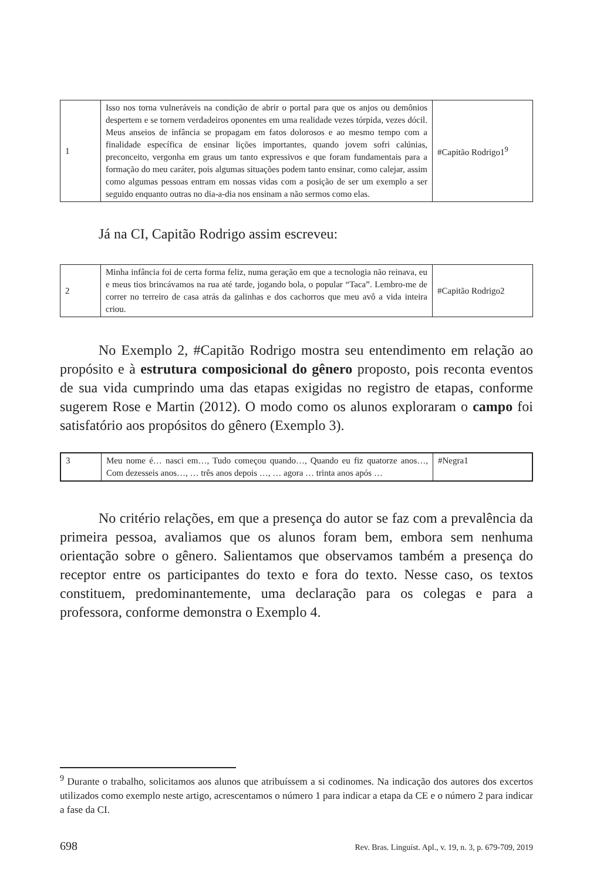| 1 | Isso nos torna vulneráveis na condição de abrir o portal para que os anjos ou demônios despertem e se tornem verdadeiros oponentes em uma realidade vezes tórpida, vezes dócil. Meus anseios de infância se propagam em fatos dolorosos e ao mesmo tempo com a finalidade específica de ensinar lições importantes, quando jovem sofri calúnias, preconceito, vergonha em graus um tanto expressivos e que foram fundamentais para a formação do meu caráter, pois algumas situações podem tanto ensinar, como calejar, assim como algumas pessoas entram em nossas vidas com a posição de ser um exemplo a ser seguido enquanto outras no dia-a-dia nos ensinam a não sermos como elas. | #Capitão Rodrigo1<sup>9</sup> |
Já na CI, Capitão Rodrigo assim escreveu:
| 2 | Minha infância foi de certa forma feliz, numa geração em que a tecnologia não reinava, eu e meus tios brincávamos na rua até tarde, jogando bola, o popular “Taca”. Lembro-me de correr no terreiro de casa atrás da galinhas e dos cachorros que meu avô a vida inteira criou. | #Capitão Rodrigo2 |
No Exemplo 2, #Capitão Rodrigo mostra seu entendimento em relação ao propósito e à estrutura composicional do gênero proposto, pois reconta eventos de sua vida cumprindo uma das etapas exigidas no registro de etapas, conforme sugerem Rose e Martin (2012). O modo como os alunos exploraram o campo foi satisfatório aos propósitos do gênero (Exemplo 3).
| 3 | Meu nome é… nasci em…, Tudo começou quando…, Quando eu fiz quatorze anos…, Com dezesseis anos…, … três anos depois …, … agora … trinta anos após … | #Negra1 |
No critério relações, em que a presença do autor se faz com a prevalência da primeira pessoa, avaliamos que os alunos foram bem, embora sem nenhuma orientação sobre o gênero. Salientamos que observamos também a presença do receptor entre os participantes do texto e fora do texto. Nesse caso, os textos constituem, predominantemente, uma declaração para os colegas e para a professora, conforme demonstra o Exemplo 4.
<sup>9</sup> Durante o trabalho, solicitamos aos alunos que atribuíssem a si codinomes. Na indicação dos autores dos excertos utilizados como exemplo neste artigo, acrescentamos o número 1 para indicar a etapa da CE e o número 2 para indicar a fase da CI.
698 Rev. Bras. Linguíst. Apl., v. 19, n. 3, p. 679-709, 2019